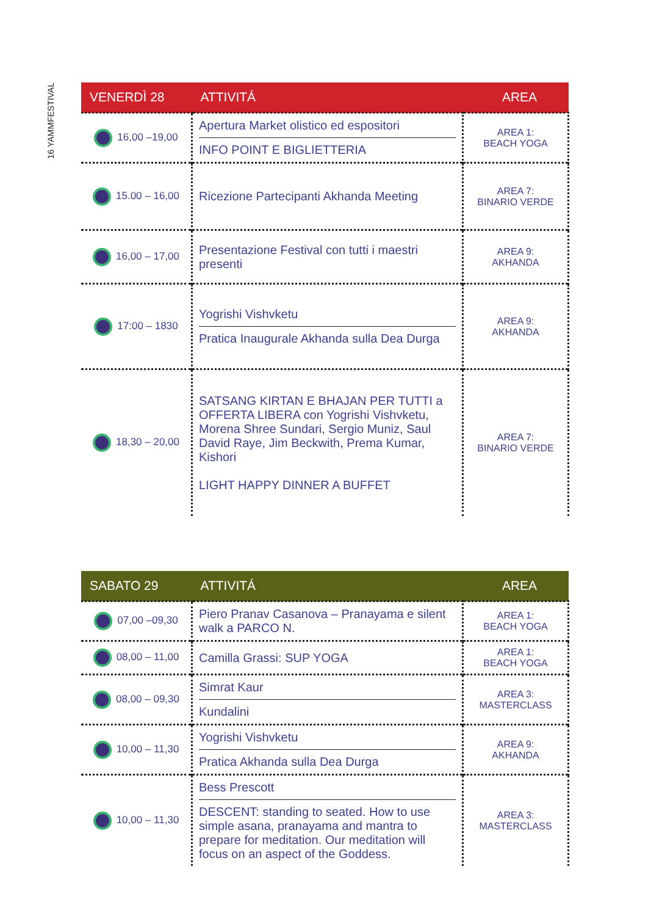16 YAMMFESTIVAL
| VENERDÌ 28 | ATTIVITÁ | AREA |
| --- | --- | --- |
| 16,00 –19,00 | Apertura Market olistico ed espositori INFO POINT E BIGLIETTERIA | AREA 1: BEACH YOGA |
| 15.00 – 16,00 | Ricezione Partecipanti Akhanda Meeting | AREA 7: BINARIO VERDE |
| 16,00 – 17,00 | Presentazione Festival con tutti i maestri presenti | AREA 9: AKHANDA |
| 17:00 – 1830 | Yogrishi Vishvketu Pratica Inaugurale Akhanda sulla Dea Durga | AREA 9: AKHANDA |
| 18,30 – 20,00 | SATSANG KIRTAN E BHAJAN PER TUTTI a OFFERTA LIBERA con Yogrishi Vishvketu, Morena Shree Sundari, Sergio Muniz, Saul David Raye, Jim Beckwith, Prema Kumar, Kishori LIGHT HAPPY DINNER A BUFFET | AREA 7: BINARIO VERDE |
| SABATO 29 | ATTIVITÁ | AREA |
| --- | --- | --- |
| 07,00 –09,30 | Piero Pranav Casanova – Pranayama e silent walk a PARCO N. | AREA 1: BEACH YOGA |
| 08,00 – 11,00 | Camilla Grassi: SUP YOGA | AREA 1: BEACH YOGA |
| 08,00 – 09,30 | Simrat Kaur Kundalini | AREA 3: MASTERCLASS |
| 10,00 – 11,30 | Yogrishi Vishvketu Pratica Akhanda sulla Dea Durga | AREA 9: AKHANDA |
| 10,00 – 11,30 | Bess Prescott DESCENT: standing to seated. How to use simple asana, pranayama and mantra to prepare for meditation. Our meditation will focus on an aspect of the Goddess. | AREA 3: MASTERCLASS |